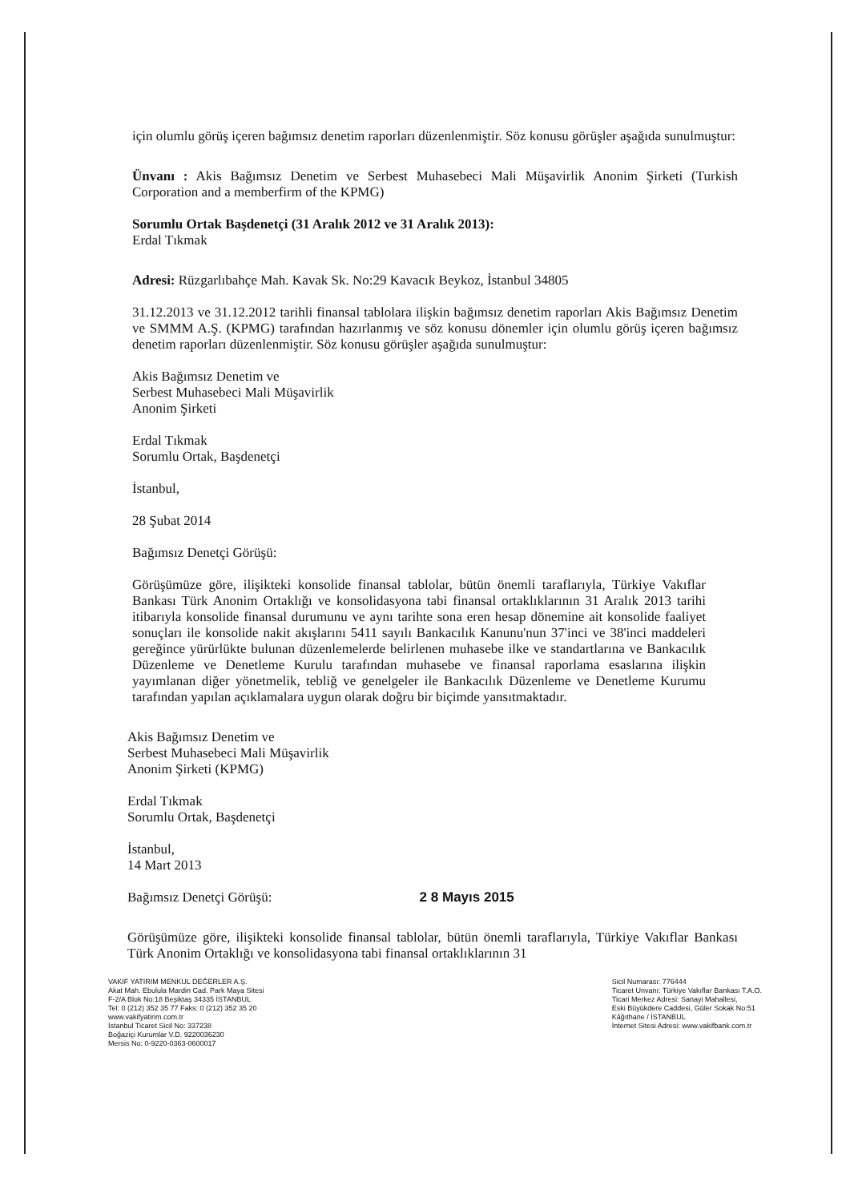için olumlu görüş içeren bağımsız denetim raporları düzenlenmiştir. Söz konusu görüşler aşağıda sunulmuştur:
Ünvanı : Akis Bağımsız Denetim ve Serbest Muhasebeci Mali Müşavirlik Anonim Şirketi (Turkish Corporation and a memberfirm of the KPMG)
Sorumlu Ortak Başdenetçi (31 Aralık 2012 ve 31 Aralık 2013):
Erdal Tıkmak
Adresi: Rüzgarlıbahçe Mah. Kavak Sk. No:29 Kavacık Beykoz, İstanbul 34805
31.12.2013 ve 31.12.2012 tarihli finansal tablolara ilişkin bağımsız denetim raporları Akis Bağımsız Denetim ve SMMM A.Ş. (KPMG) tarafından hazırlanmış ve söz konusu dönemler için olumlu görüş içeren bağımsız denetim raporları düzenlenmiştir. Söz konusu görüşler aşağıda sunulmuştur:
Akis Bağımsız Denetim ve
Serbest Muhasebeci Mali Müşavirlik
Anonim Şirketi
Erdal Tıkmak
Sorumlu Ortak, Başdenetçi
İstanbul,
28 Şubat 2014
Bağımsız Denetçi Görüşü:
Görüşümüze göre, ilişikteki konsolide finansal tablolar, bütün önemli taraflarıyla, Türkiye Vakıflar Bankası Türk Anonim Ortaklığı ve konsolidasyona tabi finansal ortaklıklarının 31 Aralık 2013 tarihi itibarıyla konsolide finansal durumunu ve aynı tarihte sona eren hesap dönemine ait konsolide faaliyet sonuçları ile konsolide nakit akışlarını 5411 sayılı Bankacılık Kanunu'nun 37'inci ve 38'inci maddeleri gereğince yürürlükte bulunan düzenlemelerde belirlenen muhasebe ilke ve standartlarına ve Bankacılık Düzenleme ve Denetleme Kurulu tarafından muhasebe ve finansal raporlama esaslarına ilişkin yayımlanan diğer yönetmelik, tebliğ ve genelgeler ile Bankacılık Düzenleme ve Denetleme Kurumu tarafından yapılan açıklamalara uygun olarak doğru bir biçimde yansıtmaktadır.
Akis Bağımsız Denetim ve
Serbest Muhasebeci Mali Müşavirlik
Anonim Şirketi (KPMG)
Erdal Tıkmak
Sorumlu Ortak, Başdenetçi
İstanbul,
14 Mart 2013
Bağımsız Denetçi Görüşü: 2 8 Mayıs 2015
Görüşümüze göre, ilişikteki konsolide finansal tablolar, bütün önemli taraflarıyla, Türkiye Vakıflar Bankası Türk Anonim Ortaklığı ve konsolidasyona tabi finansal ortaklıklarının 31
VAKIF YATIRIM MENKUL DEĞERLER A.Ş.
Akat Mah. Ebulula Mardin Cad. Park Maya Sitesi
F-2/A Blok No:18 Beşiktaş 34335 İSTANBUL
Tel: 0 (212) 352 35 77 Faks: 0 (212) 352 35 20
www.vakifyatirim.com.tr
İstanbul Ticaret Sicil No: 337238
Boğaziçi Kurumlar V.D. 9220036230
Mersis No: 0-9220-0363-0600017
Sicil Numarası: 776444
Ticaret Unvanı: Türkiye Vakıflar Bankası T.A.O.
Ticari Merkez Adresi: Sanayi Mahallesi,
Eski Büyükdere Caddesi, Güler Sokak No:51
Kâğıthane / İSTANBUL
İnternet Sitesi Adresi: www.vakifbank.com.tr